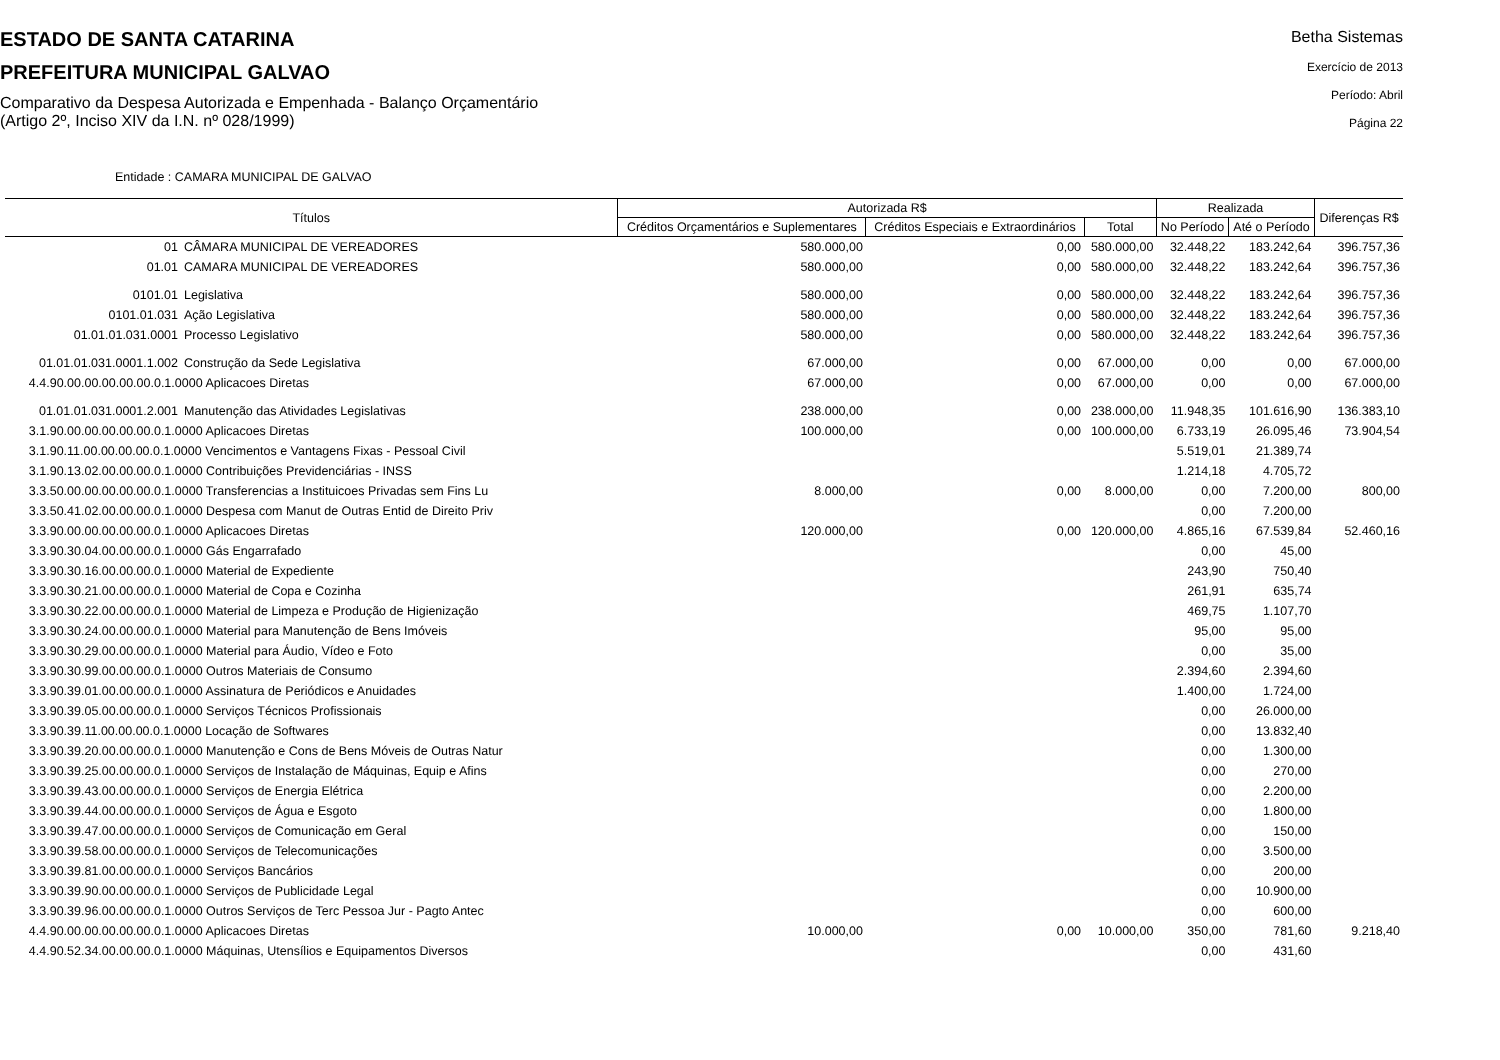ESTADO DE SANTA CATARINA
PREFEITURA MUNICIPAL GALVAO
Comparativo da Despesa Autorizada e Empenhada - Balanço Orçamentário
(Artigo 2º, Inciso XIV da I.N. nº 028/1999)
Betha Sistemas
Exercício de 2013
Período: Abril
Página 22
Entidade : CAMARA MUNICIPAL DE GALVAO
| Títulos | | Autorizada R$ | | | Realizada | | Diferenças R$ |
| --- | --- | --- | --- | --- | --- | --- | --- |
| | | Créditos Orçamentários e Suplementares | Créditos Especiais e Extraordinários | Total | No Período | Até o Período | |
| 01 | CÂMARA MUNICIPAL DE VEREADORES | 580.000,00 | 0,00 | 580.000,00 | 32.448,22 | 183.242,64 | 396.757,36 |
| 01.01 | CAMARA MUNICIPAL DE VEREADORES | 580.000,00 | 0,00 | 580.000,00 | 32.448,22 | 183.242,64 | 396.757,36 |
| 0101.01 | Legislativa | 580.000,00 | 0,00 | 580.000,00 | 32.448,22 | 183.242,64 | 396.757,36 |
| 0101.01.031 | Ação Legislativa | 580.000,00 | 0,00 | 580.000,00 | 32.448,22 | 183.242,64 | 396.757,36 |
| 01.01.01.031.0001 | Processo Legislativo | 580.000,00 | 0,00 | 580.000,00 | 32.448,22 | 183.242,64 | 396.757,36 |
| 01.01.01.031.0001.1.002 | Construção da Sede Legislativa | 67.000,00 | 0,00 | 67.000,00 | 0,00 | 0,00 | 67.000,00 |
| 4.4.90.00.00.00.00.00.0.1.0000 Aplicacoes Diretas | | 67.000,00 | 0,00 | 67.000,00 | 0,00 | 0,00 | 67.000,00 |
| 01.01.01.031.0001.2.001 | Manutenção das Atividades Legislativas | 238.000,00 | 0,00 | 238.000,00 | 11.948,35 | 101.616,90 | 136.383,10 |
| 3.1.90.00.00.00.00.00.0.1.0000 Aplicacoes Diretas | | 100.000,00 | 0,00 | 100.000,00 | 6.733,19 | 26.095,46 | 73.904,54 |
| 3.1.90.11.00.00.00.00.0.1.0000 Vencimentos e Vantagens Fixas - Pessoal Civil | | | | | 5.519,01 | 21.389,74 | |
| 3.1.90.13.02.00.00.00.0.1.0000 Contribuições Previdenciárias - INSS | | | | | 1.214,18 | 4.705,72 | |
| 3.3.50.00.00.00.00.00.0.1.0000 Transferencias a Instituicoes Privadas sem Fins Lu | | 8.000,00 | 0,00 | 8.000,00 | 0,00 | 7.200,00 | 800,00 |
| 3.3.50.41.02.00.00.00.0.1.0000 Despesa com Manut de Outras Entid de Direito Priv | | | | | 0,00 | 7.200,00 | |
| 3.3.90.00.00.00.00.00.0.1.0000 Aplicacoes Diretas | | 120.000,00 | 0,00 | 120.000,00 | 4.865,16 | 67.539,84 | 52.460,16 |
| 3.3.90.30.04.00.00.00.0.1.0000 Gás Engarrafado | | | | | 0,00 | 45,00 | |
| 3.3.90.30.16.00.00.00.0.1.0000 Material de Expediente | | | | | 243,90 | 750,40 | |
| 3.3.90.30.21.00.00.00.0.1.0000 Material de Copa e Cozinha | | | | | 261,91 | 635,74 | |
| 3.3.90.30.22.00.00.00.0.1.0000 Material de Limpeza e Produção de Higienização | | | | | 469,75 | 1.107,70 | |
| 3.3.90.30.24.00.00.00.0.1.0000 Material para Manutenção de Bens Imóveis | | | | | 95,00 | 95,00 | |
| 3.3.90.30.29.00.00.00.0.1.0000 Material para Áudio, Vídeo e Foto | | | | | 0,00 | 35,00 | |
| 3.3.90.30.99.00.00.00.0.1.0000 Outros Materiais de Consumo | | | | | 2.394,60 | 2.394,60 | |
| 3.3.90.39.01.00.00.00.0.1.0000 Assinatura de Periódicos e Anuidades | | | | | 1.400,00 | 1.724,00 | |
| 3.3.90.39.05.00.00.00.0.1.0000 Serviços Técnicos Profissionais | | | | | 0,00 | 26.000,00 | |
| 3.3.90.39.11.00.00.00.0.1.0000 Locação de Softwares | | | | | 0,00 | 13.832,40 | |
| 3.3.90.39.20.00.00.00.0.1.0000 Manutenção e Cons de Bens Móveis de Outras Natur | | | | | 0,00 | 1.300,00 | |
| 3.3.90.39.25.00.00.00.0.1.0000 Serviços de Instalação de Máquinas, Equip e Afins | | | | | 0,00 | 270,00 | |
| 3.3.90.39.43.00.00.00.0.1.0000 Serviços de Energia Elétrica | | | | | 0,00 | 2.200,00 | |
| 3.3.90.39.44.00.00.00.0.1.0000 Serviços de Água e Esgoto | | | | | 0,00 | 1.800,00 | |
| 3.3.90.39.47.00.00.00.0.1.0000 Serviços de Comunicação em Geral | | | | | 0,00 | 150,00 | |
| 3.3.90.39.58.00.00.00.0.1.0000 Serviços de Telecomunicações | | | | | 0,00 | 3.500,00 | |
| 3.3.90.39.81.00.00.00.0.1.0000 Serviços Bancários | | | | | 0,00 | 200,00 | |
| 3.3.90.39.90.00.00.00.0.1.0000 Serviços de Publicidade Legal | | | | | 0,00 | 10.900,00 | |
| 3.3.90.39.96.00.00.00.0.1.0000 Outros Serviços de Terc Pessoa Jur - Pagto Antec | | | | | 0,00 | 600,00 | |
| 4.4.90.00.00.00.00.00.0.1.0000 Aplicacoes Diretas | | 10.000,00 | 0,00 | 10.000,00 | 350,00 | 781,60 | 9.218,40 |
| 4.4.90.52.34.00.00.00.0.1.0000 Máquinas, Utensílios e Equipamentos Diversos | | | | | 0,00 | 431,60 | |